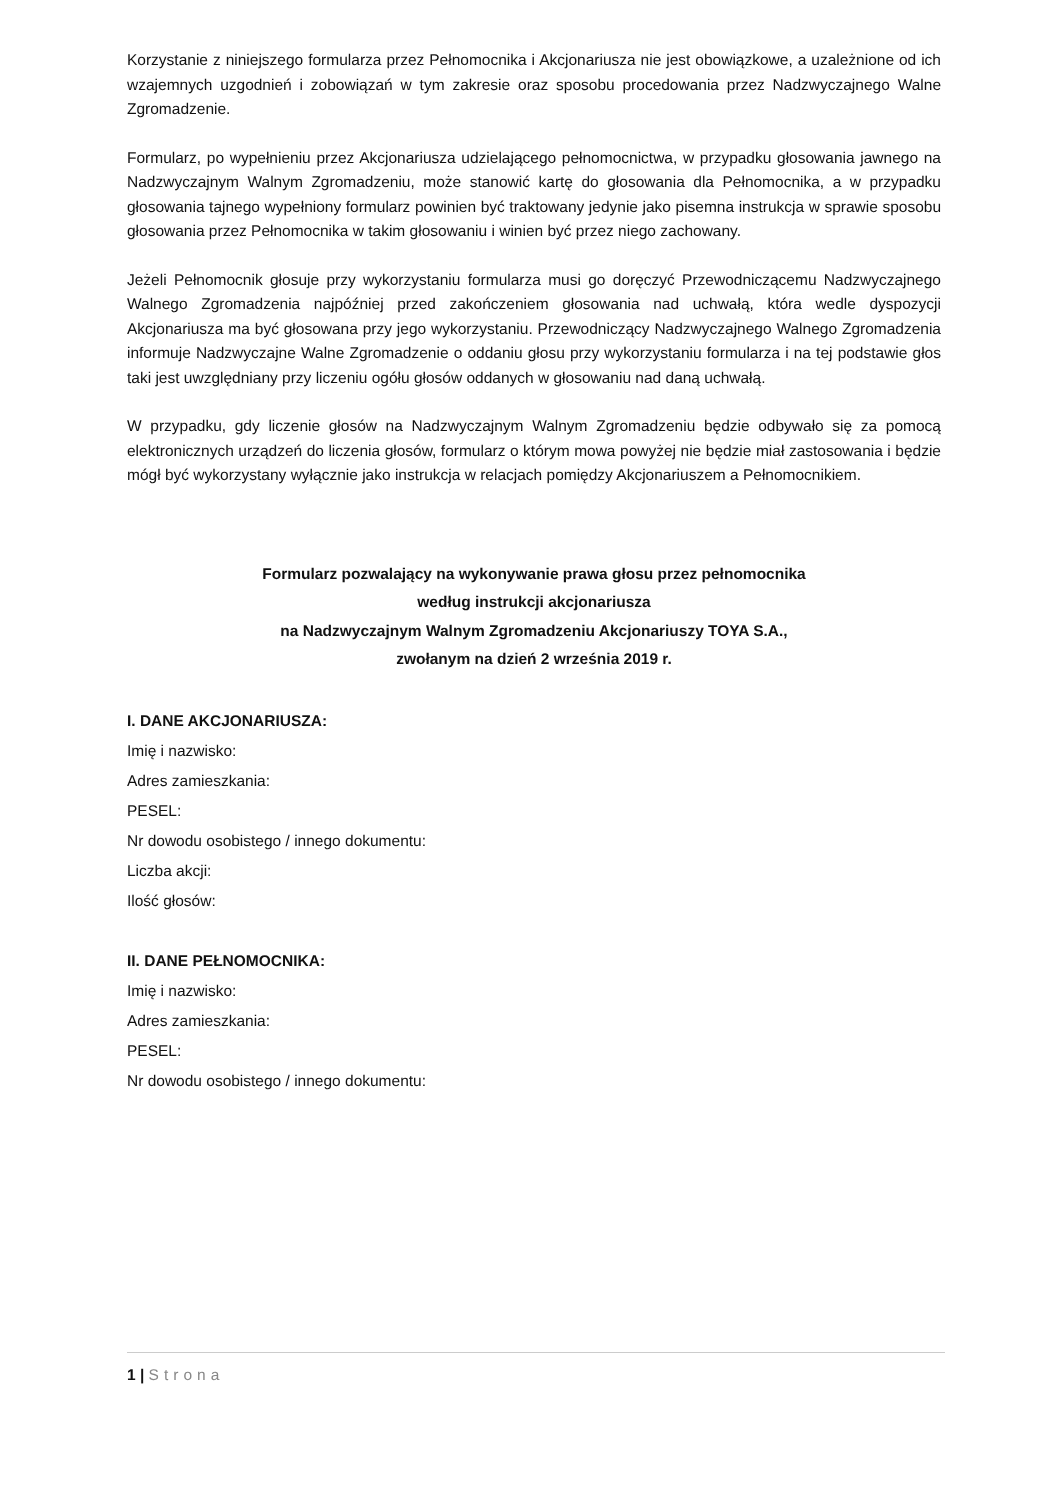Korzystanie z niniejszego formularza przez Pełnomocnika i Akcjonariusza nie jest obowiązkowe, a uzależnione od ich wzajemnych uzgodnień i zobowiązań w tym zakresie oraz sposobu procedowania przez Nadzwyczajnego Walne Zgromadzenie.
Formularz, po wypełnieniu przez Akcjonariusza udzielającego pełnomocnictwa, w przypadku głosowania jawnego na Nadzwyczajnym Walnym Zgromadzeniu, może stanowić kartę do głosowania dla Pełnomocnika, a w przypadku głosowania tajnego wypełniony formularz powinien być traktowany jedynie jako pisemna instrukcja w sprawie sposobu głosowania przez Pełnomocnika w takim głosowaniu i winien być przez niego zachowany.
Jeżeli Pełnomocnik głosuje przy wykorzystaniu formularza musi go doręczyć Przewodniczącemu Nadzwyczajnego Walnego Zgromadzenia najpóźniej przed zakończeniem głosowania nad uchwałą, która wedle dyspozycji Akcjonariusza ma być głosowana przy jego wykorzystaniu. Przewodniczący Nadzwyczajnego Walnego Zgromadzenia informuje Nadzwyczajne Walne Zgromadzenie o oddaniu głosu przy wykorzystaniu formularza i na tej podstawie głos taki jest uwzględniany przy liczeniu ogółu głosów oddanych w głosowaniu nad daną uchwałą.
W przypadku, gdy liczenie głosów na Nadzwyczajnym Walnym Zgromadzeniu będzie odbywało się za pomocą elektronicznych urządzeń do liczenia głosów, formularz o którym mowa powyżej nie będzie miał zastosowania i będzie mógł być wykorzystany wyłącznie jako instrukcja w relacjach pomiędzy Akcjonariuszem a Pełnomocnikiem.
Formularz pozwalający na wykonywanie prawa głosu przez pełnomocnika
według instrukcji akcjonariusza
na Nadzwyczajnym Walnym Zgromadzeniu Akcjonariuszy TOYA S.A.,
zwołanym na dzień 2 września 2019 r.
I. DANE AKCJONARIUSZA:
Imię i nazwisko:
Adres zamieszkania:
PESEL:
Nr dowodu osobistego / innego dokumentu:
Liczba akcji:
Ilość głosów:
II. DANE PEŁNOMOCNIKA:
Imię i nazwisko:
Adres zamieszkania:
PESEL:
Nr dowodu osobistego / innego dokumentu:
1 | Strona